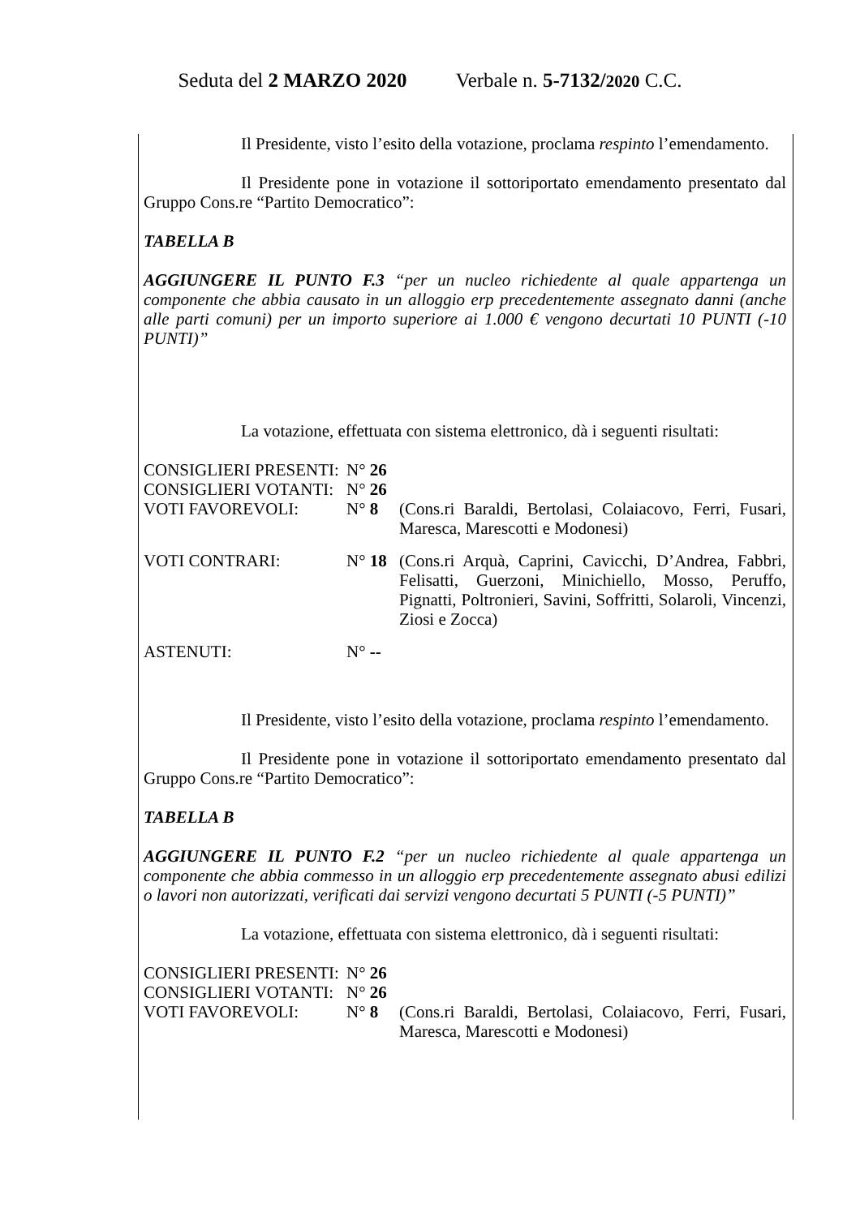Seduta del 2 MARZO 2020 Verbale n. 5-7132/2020 C.C.
Il Presidente, visto l’esito della votazione, proclama respinto l’emendamento.
Il Presidente pone in votazione il sottoriportato emendamento presentato dal Gruppo Cons.re “Partito Democratico”:
TABELLA B
AGGIUNGERE IL PUNTO F.3 “per un nucleo richiedente al quale appartenga un componente che abbia causato in un alloggio erp precedentemente assegnato danni (anche alle parti comuni) per un importo superiore ai 1.000 € vengono decurtati 10 PUNTI (-10 PUNTI)”
La votazione, effettuata con sistema elettronico, dà i seguenti risultati:
CONSIGLIERI PRESENTI:
N° 26
CONSIGLIERI VOTANTI:
N° 26
VOTI FAVOREVOLI:
N° 8
(Cons.ri Baraldi, Bertolasi, Colaiacovo, Ferri, Fusari, Maresca, Marescotti e Modonesi)
VOTI CONTRARI:
N° 18
(Cons.ri Arquà, Caprini, Cavicchi, D’Andrea, Fabbri, Felisatti, Guerzoni, Minichiello, Mosso, Peruffo, Pignatti, Poltronieri, Savini, Soffritti, Solaroli, Vincenzi, Ziosi e Zocca)
ASTENUTI:
N° --
Il Presidente, visto l’esito della votazione, proclama respinto l’emendamento.
Il Presidente pone in votazione il sottoriportato emendamento presentato dal Gruppo Cons.re “Partito Democratico”:
TABELLA B
AGGIUNGERE IL PUNTO F.2 “per un nucleo richiedente al quale appartenga un componente che abbia commesso in un alloggio erp precedentemente assegnato abusi edilizi o lavori non autorizzati, verificati dai servizi vengono decurtati 5 PUNTI (-5 PUNTI)”
La votazione, effettuata con sistema elettronico, dà i seguenti risultati:
CONSIGLIERI PRESENTI:
N° 26
CONSIGLIERI VOTANTI:
N° 26
VOTI FAVOREVOLI:
N° 8
(Cons.ri Baraldi, Bertolasi, Colaiacovo, Ferri, Fusari, Maresca, Marescotti e Modonesi)